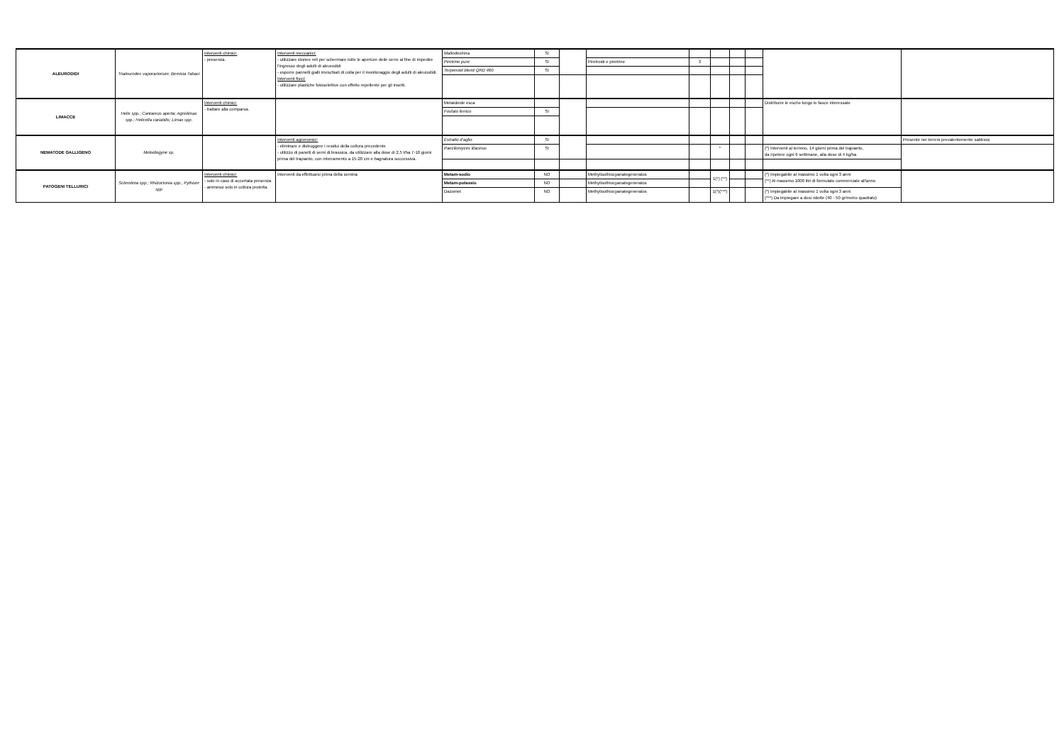| ALEURODIDI | Trialeurodes vaporariorium; Bemisia Tabaci | Interventi chimici: - presenza. | Interventi meccanici: - utilizzare idonee reti per schermare tutte le aperture delle serre al fine di impedire l'ingresso degli adulti di aleurodidi - esporre pannelli gialli invischiati di colla per il monitoraggio degli adulti di aleurodidi. Interventi fisici: - utilizzare plastiche fotoselettive con effetto repellente per gli insetti. | Maltodestrina | SI | | | | | | | | |
| | | | | Piretrine pure | SI | | Piretroidi e piretrine | 3 | | | | | |
| | | | | Terpenoid blend QRD 460 | SI | | | | | | | | |
| LIMACCE | Helix spp.; Cantareus aperta; Agriolimax spp.; Helicella variabilis; Limax spp. | Interventi chimici: - trattare alla comparsa. | | Metaldeide esca | | | | | | | | Distribuire le esche lungo le fasce interessate | |
| | | | | Fosfato ferrico | SI | | | | | | | | |
| NEMATODE GALLIGENO | Meloidogyne sp. | | Interventi agronomici: - eliminare e distruggere i residui della coltura precedente - utilizzo di panelli di semi di brassica, da utilizzare alla dose di 2,5 t/ha 7-10 giorni prima del trapianto, con interramento a 15-20 cm e bagnatura successiva. | Estratto d'aglio | SI | | | | | | | | Presente nei terreni prevalentemente sabbiosi |
| | | | | Paecilomyces lilacinus | SI | | | | * | | | (*) Interventi al terreno, 14 giorni prima del trapianto, da ripetere ogni 6 settimane, alla dose di 4 kg/ha | |
| PATOGENI TELLURICI | Sclerotinia spp.; Rhizoctonia spp.; Pythium spp | Interventi chimici: - solo in caso di accertata presenza - ammessi solo in coltura protetta. | Interventi da effettuarsi prima della semina | Metam-sodio | NO | | Methylisothiocyanategeneratos | | 1(*) (**) | | | (*) Impiegabile al massimo 1 volta ogni 3 anni (**) Al massimo 1000 litri di formulato commerciale all'anno | |
| | | | | Metam-potassio | NO | | Methylisothiocyanategeneratos | | | | | | |
| | | | | Dazomet | NO | | Methylisothiocyanategeneratos | | 1(*)(***) | | | (*) Impiegabile al massimo 1 volta ogni 3 anni (***) Da impiegare a dosi ridotte (40 - 50 gr/metro quadrato) | |